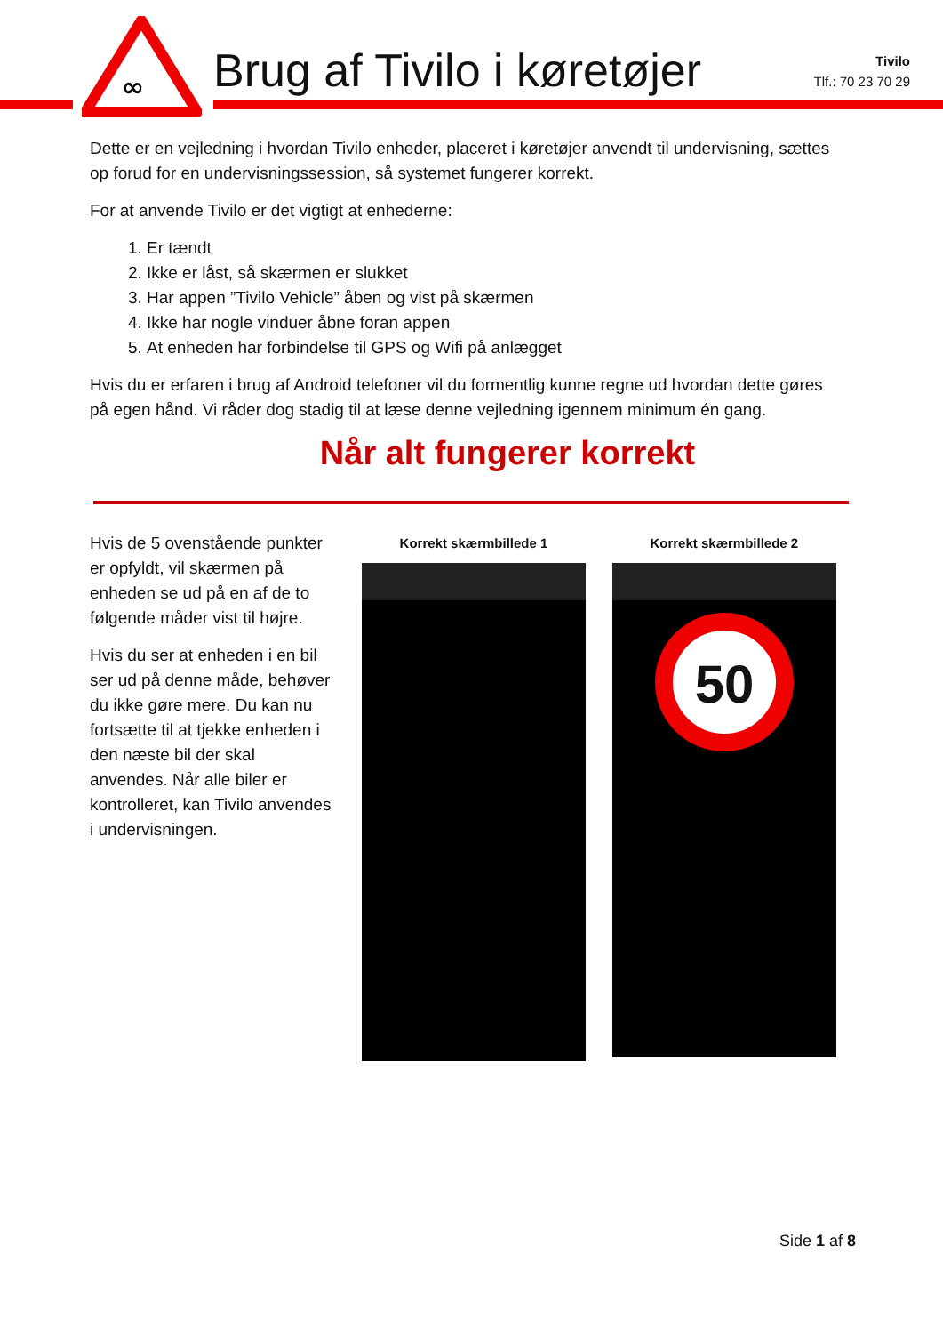∞
Brug af Tivilo i køretøjer
Tivilo
Tlf.: 70 23 70 29
Dette er en vejledning i hvordan Tivilo enheder, placeret i køretøjer anvendt til undervisning, sættes op forud for en undervisningssession, så systemet fungerer korrekt.
For at anvende Tivilo er det vigtigt at enhederne:
1. Er tændt
2. Ikke er låst, så skærmen er slukket
3. Har appen ”Tivilo Vehicle” åben og vist på skærmen
4. Ikke har nogle vinduer åbne foran appen
5. At enheden har forbindelse til GPS og Wifi på anlægget
Hvis du er erfaren i brug af Android telefoner vil du formentlig kunne regne ud hvordan dette gøres på egen hånd. Vi råder dog stadig til at læse denne vejledning igennem minimum én gang.
Når alt fungerer korrekt
Hvis de 5 ovenstående punkter er opfyldt, vil skærmen på enheden se ud på en af de to følgende måder vist til højre.
Hvis du ser at enheden i en bil ser ud på denne måde, behøver du ikke gøre mere. Du kan nu fortsætte til at tjekke enheden i den næste bil der skal anvendes. Når alle biler er kontrolleret, kan Tivilo anvendes i undervisningen.
Korrekt skærmbillede 1 Korrekt skærmbillede 2
50
Side 1 af 8